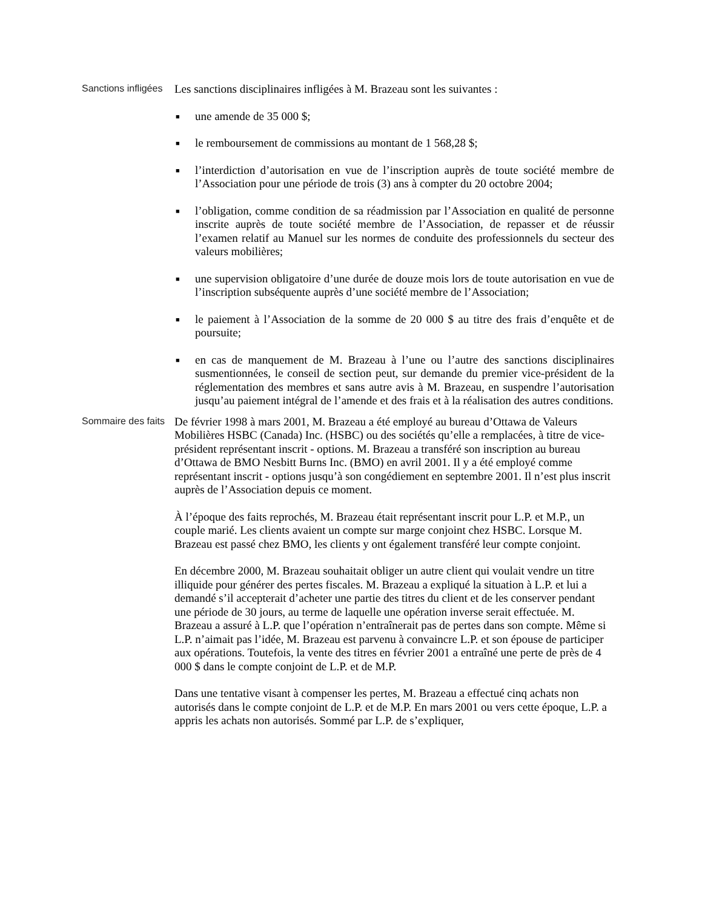Sanctions infligées
Les sanctions disciplinaires infligées à M. Brazeau sont les suivantes :
■ une amende de 35 000 $;
■ le remboursement de commissions au montant de 1 568,28 $;
■ l’interdiction d’autorisation en vue de l’inscription auprès de toute société membre de l’Association pour une période de trois (3) ans à compter du 20 octobre 2004;
■ l’obligation, comme condition de sa réadmission par l’Association en qualité de personne inscrite auprès de toute société membre de l’Association, de repasser et de réussir l’examen relatif au Manuel sur les normes de conduite des professionnels du secteur des valeurs mobilières;
■ une supervision obligatoire d’une durée de douze mois lors de toute autorisation en vue de l’inscription subséquente auprès d’une société membre de l’Association;
■ le paiement à l’Association de la somme de 20 000 $ au titre des frais d’enquête et de poursuite;
■ en cas de manquement de M. Brazeau à l’une ou l’autre des sanctions disciplinaires susmentionnées, le conseil de section peut, sur demande du premier vice-président de la réglementation des membres et sans autre avis à M. Brazeau, en suspendre l’autorisation jusqu’au paiement intégral de l’amende et des frais et à la réalisation des autres conditions.
Sommaire des faits
De février 1998 à mars 2001, M. Brazeau a été employé au bureau d’Ottawa de Valeurs Mobilières HSBC (Canada) Inc. (HSBC) ou des sociétés qu’elle a remplacées, à titre de vice-président représentant inscrit - options. M. Brazeau a transféré son inscription au bureau d’Ottawa de BMO Nesbitt Burns Inc. (BMO) en avril 2001. Il y a été employé comme représentant inscrit - options jusqu’à son congédiement en septembre 2001. Il n’est plus inscrit auprès de l’Association depuis ce moment.
À l’époque des faits reprochés, M. Brazeau était représentant inscrit pour L.P. et M.P., un couple marié. Les clients avaient un compte sur marge conjoint chez HSBC. Lorsque M. Brazeau est passé chez BMO, les clients y ont également transféré leur compte conjoint.
En décembre 2000, M. Brazeau souhaitait obliger un autre client qui voulait vendre un titre illiquide pour générer des pertes fiscales. M. Brazeau a expliqué la situation à L.P. et lui a demandé s’il accepterait d’acheter une partie des titres du client et de les conserver pendant une période de 30 jours, au terme de laquelle une opération inverse serait effectuée. M. Brazeau a assuré à L.P. que l’opération n’entraînerait pas de pertes dans son compte. Même si L.P. n’aimait pas l’idée, M. Brazeau est parvenu à convaincre L.P. et son épouse de participer aux opérations. Toutefois, la vente des titres en février 2001 a entraîné une perte de près de 4 000 $ dans le compte conjoint de L.P. et de M.P.
Dans une tentative visant à compenser les pertes, M. Brazeau a effectué cinq achats non autorisés dans le compte conjoint de L.P. et de M.P. En mars 2001 ou vers cette époque, L.P. a appris les achats non autorisés. Sommé par L.P. de s’expliquer,